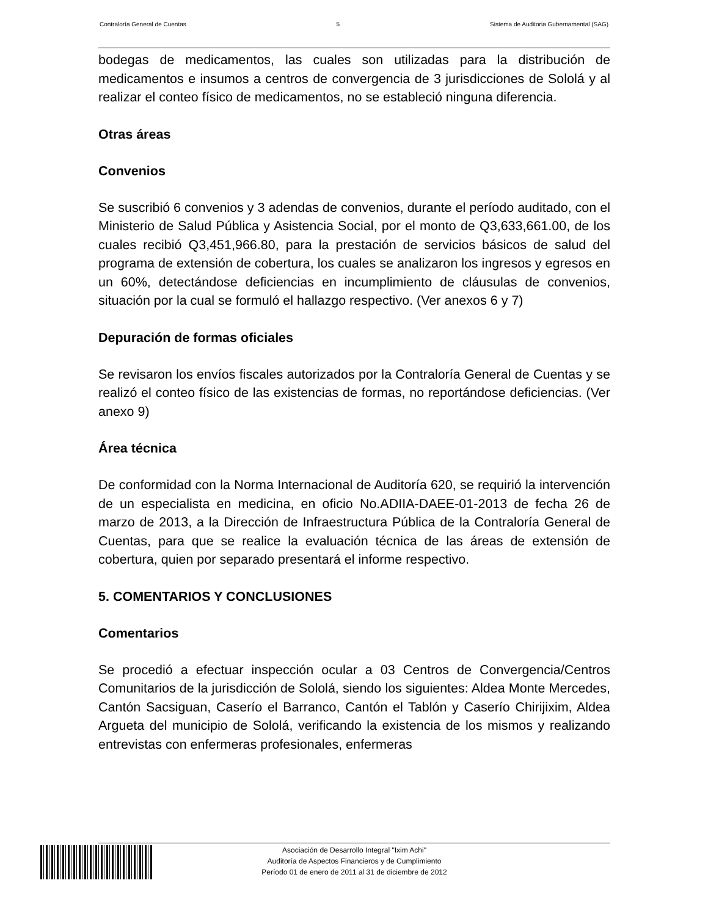Contraloría General de Cuentas 5 Sistema de Auditoria Gubernamental (SAG)
bodegas de medicamentos, las cuales son utilizadas para la distribución de medicamentos e insumos a centros de convergencia de 3 jurisdicciones de Sololá y al realizar el conteo físico de medicamentos, no se estableció ninguna diferencia.
Otras áreas
Convenios
Se suscribió 6 convenios y 3 adendas de convenios, durante el período auditado, con el Ministerio de Salud Pública y Asistencia Social, por el monto de Q3,633,661.00, de los cuales recibió Q3,451,966.80, para la prestación de servicios básicos de salud del programa de extensión de cobertura, los cuales se analizaron los ingresos y egresos en un 60%, detectándose deficiencias en incumplimiento de cláusulas de convenios, situación por la cual se formuló el hallazgo respectivo. (Ver anexos 6 y 7)
Depuración de formas oficiales
Se revisaron los envíos fiscales autorizados por la Contraloría General de Cuentas y se realizó el conteo físico de las existencias de formas, no reportándose deficiencias. (Ver anexo 9)
Área técnica
De conformidad con la Norma Internacional de Auditoría 620, se requirió la intervención de un especialista en medicina, en oficio No.ADIIA-DAEE-01-2013 de fecha 26 de marzo de 2013, a la Dirección de Infraestructura Pública de la Contraloría General de Cuentas, para que se realice la evaluación técnica de las áreas de extensión de cobertura, quien por separado presentará el informe respectivo.
5. COMENTARIOS Y CONCLUSIONES
Comentarios
Se procedió a efectuar inspección ocular a 03 Centros de Convergencia/Centros Comunitarios de la jurisdicción de Sololá, siendo los siguientes: Aldea Monte Mercedes, Cantón Sacsiguan, Caserío el Barranco, Cantón el Tablón y Caserío Chirijixim, Aldea Argueta del municipio de Sololá, verificando la existencia de los mismos y realizando entrevistas con enfermeras profesionales, enfermeras
Asociación de Desarrollo Integral "Ixim Achi"
Auditoría de Aspectos Financieros y de Cumplimiento
Período 01 de enero de 2011 al 31 de diciembre de 2012